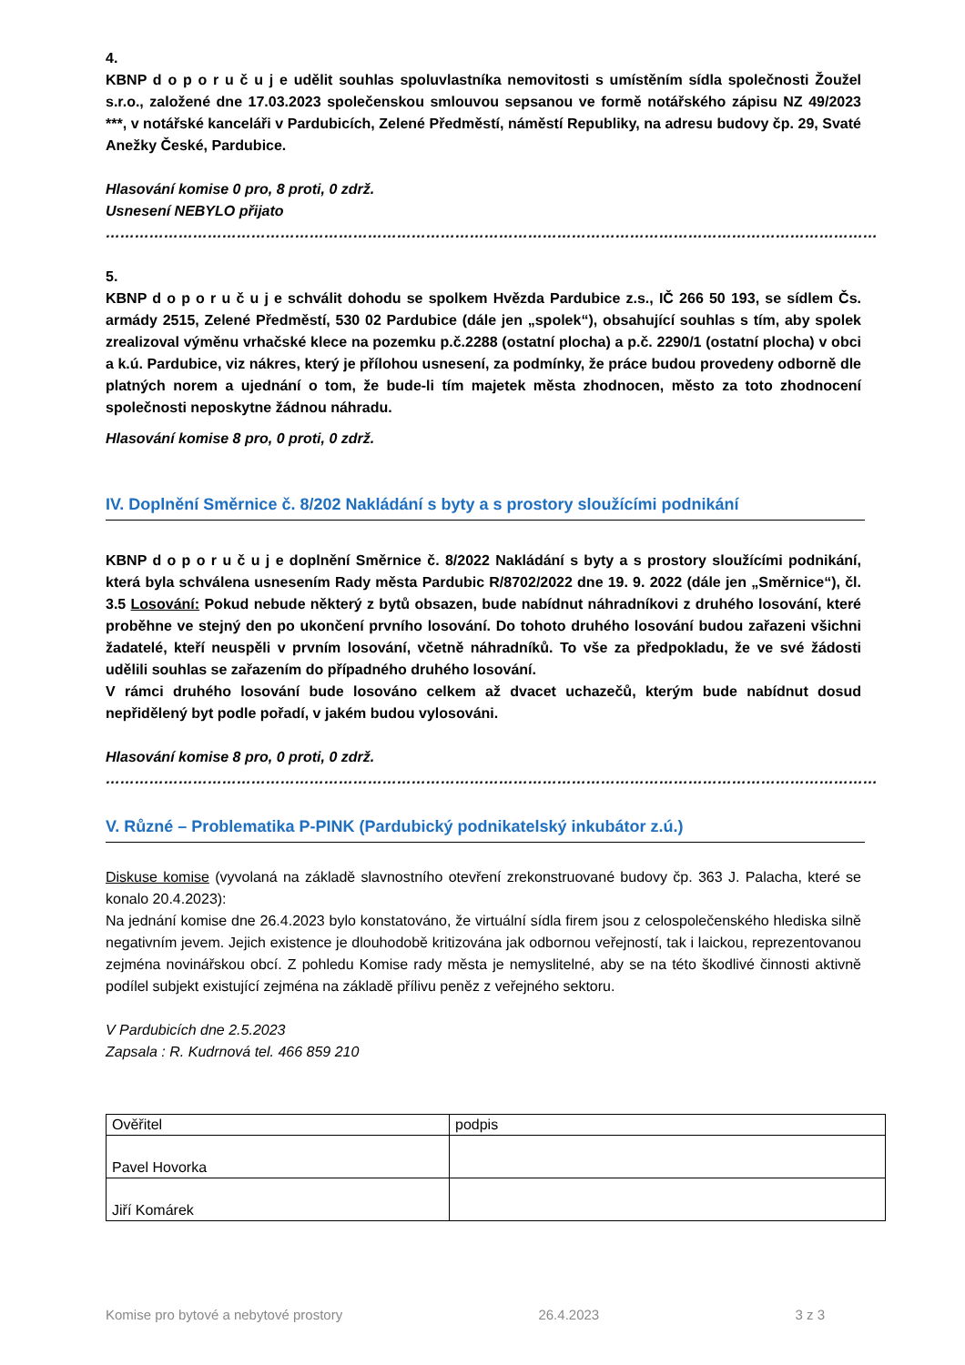4.
KBNP d o p o r u č u j e udělit souhlas spoluvlastníka nemovitosti s umístěním sídla společnosti Žoužel s.r.o., založené dne 17.03.2023 společenskou smlouvou sepsanou ve formě notářského zápisu NZ 49/2023 ***, v notářské kanceláři v Pardubicích, Zelené Předměstí, náměstí Republiky, na adresu budovy čp. 29, Svaté Anežky České, Pardubice.
Hlasování komise 0 pro, 8 proti, 0 zdrž.
Usnesení NEBYLO přijato
……………………………………………………………………………………………………………………………………………
5.
KBNP d o p o r u č u j e schválit dohodu se spolkem Hvězda Pardubice z.s., IČ 266 50 193, se sídlem Čs. armády 2515, Zelené Předměstí, 530 02 Pardubice (dále jen „spolek“), obsahující souhlas s tím, aby spolek zrealizoval výměnu vrhačské klece na pozemku p.č.2288 (ostatní plocha) a p.č. 2290/1 (ostatní plocha) v obci a k.ú. Pardubice, viz nákres, který je přílohou usnesení, za podmínky, že práce budou provedeny odborně dle platných norem a ujednání o tom, že bude-li tím majetek města zhodnocen, město za toto zhodnocení společnosti neposkytne žádnou náhradu.
Hlasování komise 8 pro, 0 proti, 0 zdrž.
IV. Doplnění Směrnice č. 8/202 Nakládání s byty a s prostory sloužícími podnikání
KBNP d o p o r u č u j e doplnění Směrnice č. 8/2022 Nakládání s byty a s prostory sloužícími podnikání, která byla schválena usnesením Rady města Pardubic R/8702/2022 dne 19. 9. 2022 (dále jen „Směrnice“), čl. 3.5 Losování: Pokud nebude některý z bytů obsazen, bude nabídnut náhradníkovi z druhého losování, které proběhne ve stejný den po ukončení prvního losování. Do tohoto druhého losování budou zařazeni všichni žadatelé, kteří neuspěli v prvním losování, včetně náhradníků. To vše za předpokladu, že ve své žádosti udělili souhlas se zařazením do případného druhého losování.
V rámci druhého losování bude losováno celkem až dvacet uchazečů, kterým bude nabídnut dosud nepřidělený byt podle pořadí, v jakém budou vylosováni.
Hlasování komise 8 pro, 0 proti, 0 zdrž.
……………………………………………………………………………………………………………………………………………
V. Různé – Problematika P-PINK (Pardubický podnikatelský inkubátor z.ú.)
Diskuse komise (vyvolaná na základě slavnostního otevření zrekonstruované budovy čp. 363 J. Palacha, které se konalo 20.4.2023):
Na jednání komise dne 26.4.2023 bylo konstatováno, že virtuální sídla firem jsou z celospolečenského hlediska silně negativním jevem. Jejich existence je dlouhodobě kritizována jak odbornou veřejností, tak i laickou, reprezentovanou zejména novinářskou obcí. Z pohledu Komise rady města je nemyslitelné, aby se na této škodlivé činnosti aktivně podílel subjekt existující zejména na základě přílivu peněz z veřejného sektoru.
V Pardubicích dne 2.5.2023
Zapsala : R. Kudrnová tel. 466 859 210
| Ověřitel | podpis |
| Pavel Hovorka | |
| Jiří Komárek | |
Komise pro bytové a nebytové prostory 26.4.2023 3 z 3